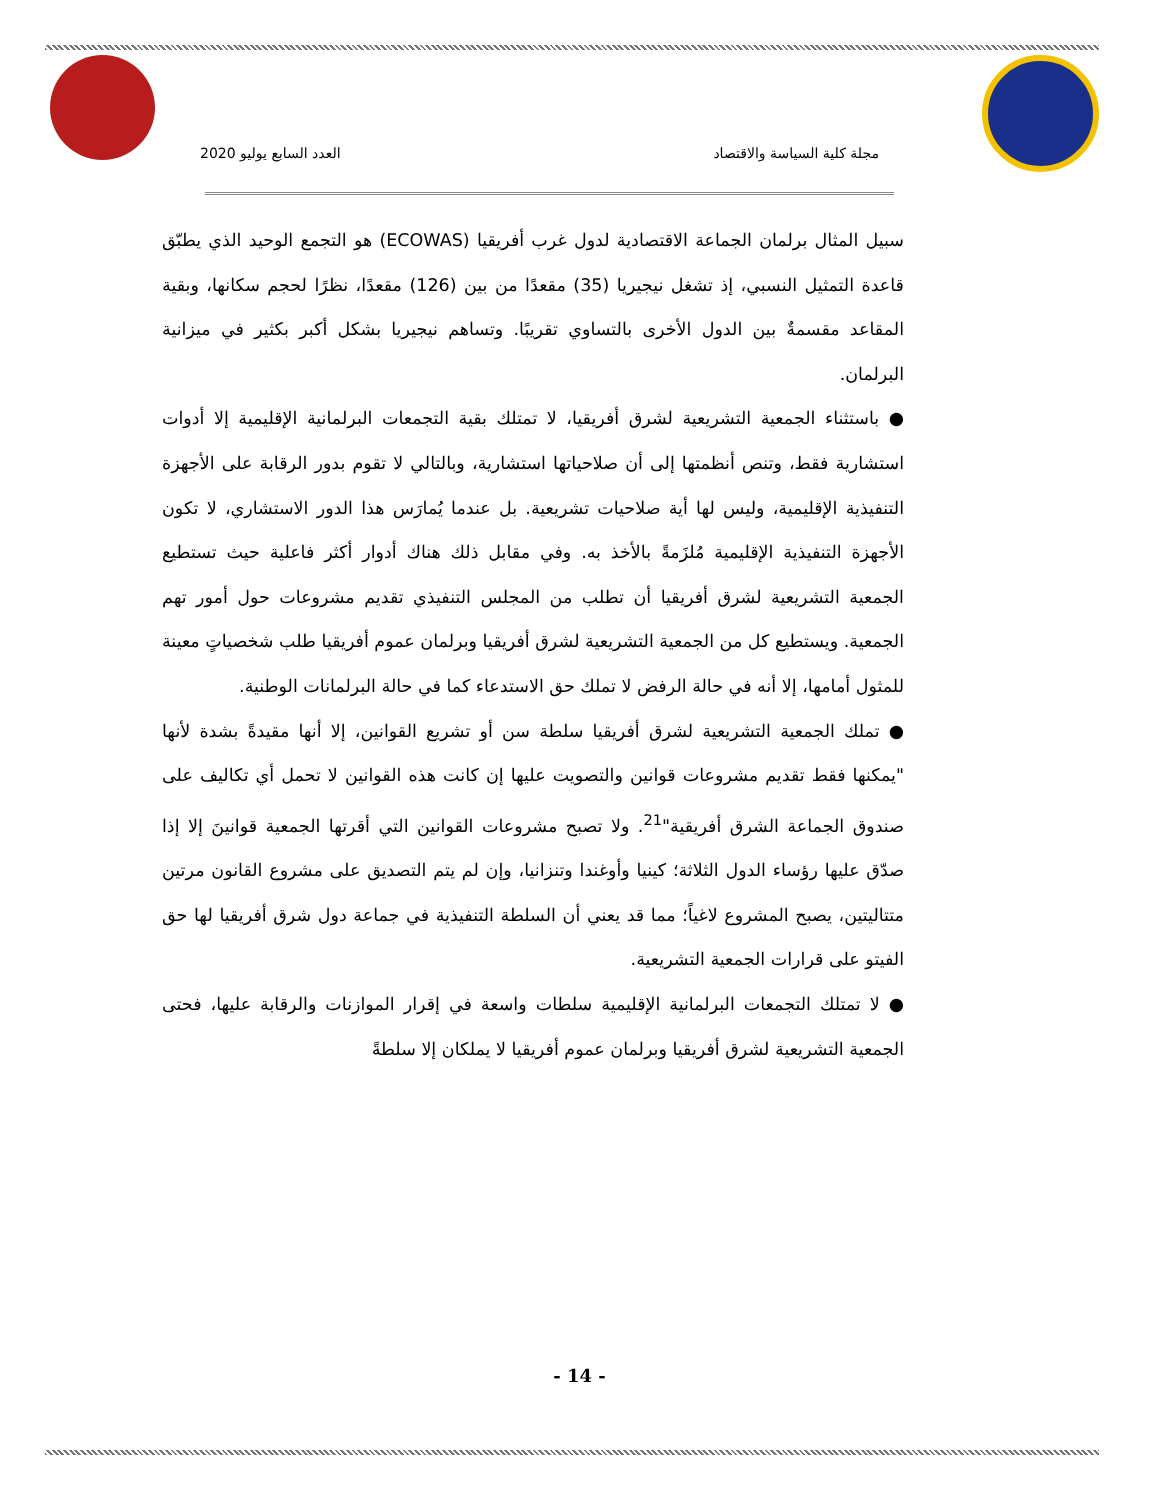مجلة كلية السياسة والاقتصاد العدد السابع يوليو 2020
سبيل المثال برلمان الجماعة الاقتصادية لدول غرب أفريقيا (ECOWAS) هو التجمع الوحيد الذي يطبّق قاعدة التمثيل النسبي، إذ تشغل نيجيريا (35) مقعدًا من بين (126) مقعدًا، نظرًا لحجم سكانها، وبقية المقاعد مقسمةٌ بين الدول الأخرى بالتساوي تقريبًا. وتساهم نيجيريا بشكل أكبر بكثير في ميزانية البرلمان.
● باستثناء الجمعية التشريعية لشرق أفريقيا، لا تمتلك بقية التجمعات البرلمانية الإقليمية إلا أدوات استشارية فقط، وتنص أنظمتها إلى أن صلاحياتها استشارية، وبالتالي لا تقوم بدور الرقابة على الأجهزة التنفيذية الإقليمية، وليس لها أية صلاحيات تشريعية. بل عندما يُمارَس هذا الدور الاستشاري، لا تكون الأجهزة التنفيذية الإقليمية مُلزَمةً بالأخذ به. وفي مقابل ذلك هناك أدوار أكثر فاعلية حيث تستطيع الجمعية التشريعية لشرق أفريقيا أن تطلب من المجلس التنفيذي تقديم مشروعات حول أمور تهم الجمعية. ويستطيع كل من الجمعية التشريعية لشرق أفريقيا وبرلمان عموم أفريقيا طلب شخصياتٍ معينة للمثول أمامها، إلا أنه في حالة الرفض لا تملك حق الاستدعاء كما في حالة البرلمانات الوطنية.
● تملك الجمعية التشريعية لشرق أفريقيا سلطة سن أو تشريع القوانين، إلا أنها مقيدةً بشدة لأنها "يمكنها فقط تقديم مشروعات قوانين والتصويت عليها إن كانت هذه القوانين لا تحمل أي تكاليف على صندوق الجماعة الشرق أفريقية"<sup>21</sup>. ولا تصبح مشروعات القوانين التي أقرتها الجمعية قوانينَ إلا إذا صدّق عليها رؤساء الدول الثلاثة؛ كينيا وأوغندا وتنزانيا، وإن لم يتم التصديق على مشروع القانون مرتين متتاليتين، يصبح المشروع لاغياً؛ مما قد يعني أن السلطة التنفيذية في جماعة دول شرق أفريقيا لها حق الفيتو على قرارات الجمعية التشريعية.
● لا تمتلك التجمعات البرلمانية الإقليمية سلطات واسعة في إقرار الموازنات والرقابة عليها، فحتى الجمعية التشريعية لشرق أفريقيا وبرلمان عموم أفريقيا لا يملكان إلا سلطةً
- 14 -